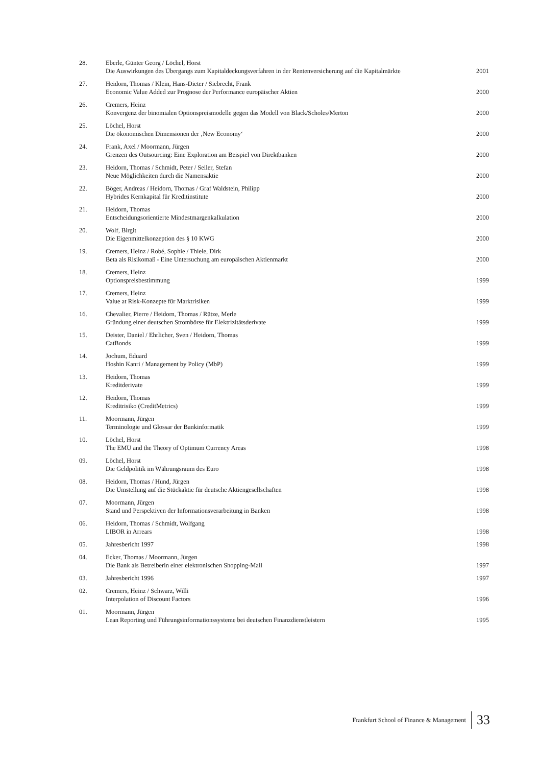| 28. | Eberle, Günter Georg / Löchel, Horst Die Auswirkungen des Übergangs zum Kapitaldeckungsverfahren in der Rentenversicherung auf die Kapitalmärkte | 2001 |
| 27. | Heidorn, Thomas / Klein, Hans-Dieter / Siebrecht, Frank Economic Value Added zur Prognose der Performance europäischer Aktien | 2000 |
| 26. | Cremers, Heinz Konvergenz der binomialen Optionspreismodelle gegen das Modell von Black/Scholes/Merton | 2000 |
| 25. | Löchel, Horst Die ökonomischen Dimensionen der ‚New Economy‘ | 2000 |
| 24. | Frank, Axel / Moormann, Jürgen Grenzen des Outsourcing: Eine Exploration am Beispiel von Direktbanken | 2000 |
| 23. | Heidorn, Thomas / Schmidt, Peter / Seiler, Stefan Neue Möglichkeiten durch die Namensaktie | 2000 |
| 22. | Böger, Andreas / Heidorn, Thomas / Graf Waldstein, Philipp Hybrides Kernkapital für Kreditinstitute | 2000 |
| 21. | Heidorn, Thomas Entscheidungsorientierte Mindestmargenkalkulation | 2000 |
| 20. | Wolf, Birgit Die Eigenmittelkonzeption des § 10 KWG | 2000 |
| 19. | Cremers, Heinz / Robé, Sophie / Thiele, Dirk Beta als Risikomaß - Eine Untersuchung am europäischen Aktienmarkt | 2000 |
| 18. | Cremers, Heinz Optionspreisbestimmung | 1999 |
| 17. | Cremers, Heinz Value at Risk-Konzepte für Marktrisiken | 1999 |
| 16. | Chevalier, Pierre / Heidorn, Thomas / Rütze, Merle Gründung einer deutschen Strombörse für Elektrizitätsderivate | 1999 |
| 15. | Deister, Daniel / Ehrlicher, Sven / Heidorn, Thomas CatBonds | 1999 |
| 14. | Jochum, Eduard Hoshin Kanri / Management by Policy (MbP) | 1999 |
| 13. | Heidorn, Thomas Kreditderivate | 1999 |
| 12. | Heidorn, Thomas Kreditrisiko (CreditMetrics) | 1999 |
| 11. | Moormann, Jürgen Terminologie und Glossar der Bankinformatik | 1999 |
| 10. | Löchel, Horst The EMU and the Theory of Optimum Currency Areas | 1998 |
| 09. | Löchel, Horst Die Geldpolitik im Währungsraum des Euro | 1998 |
| 08. | Heidorn, Thomas / Hund, Jürgen Die Umstellung auf die Stückaktie für deutsche Aktiengesellschaften | 1998 |
| 07. | Moormann, Jürgen Stand und Perspektiven der Informationsverarbeitung in Banken | 1998 |
| 06. | Heidorn, Thomas / Schmidt, Wolfgang LIBOR in Arrears | 1998 |
| 05. | Jahresbericht 1997 | 1998 |
| 04. | Ecker, Thomas / Moormann, Jürgen Die Bank als Betreiberin einer elektronischen Shopping-Mall | 1997 |
| 03. | Jahresbericht 1996 | 1997 |
| 02. | Cremers, Heinz / Schwarz, Willi Interpolation of Discount Factors | 1996 |
| 01. | Moormann, Jürgen Lean Reporting und Führungsinformationssysteme bei deutschen Finanzdienstleistern | 1995 |
Frankfurt School of Finance & Management 33